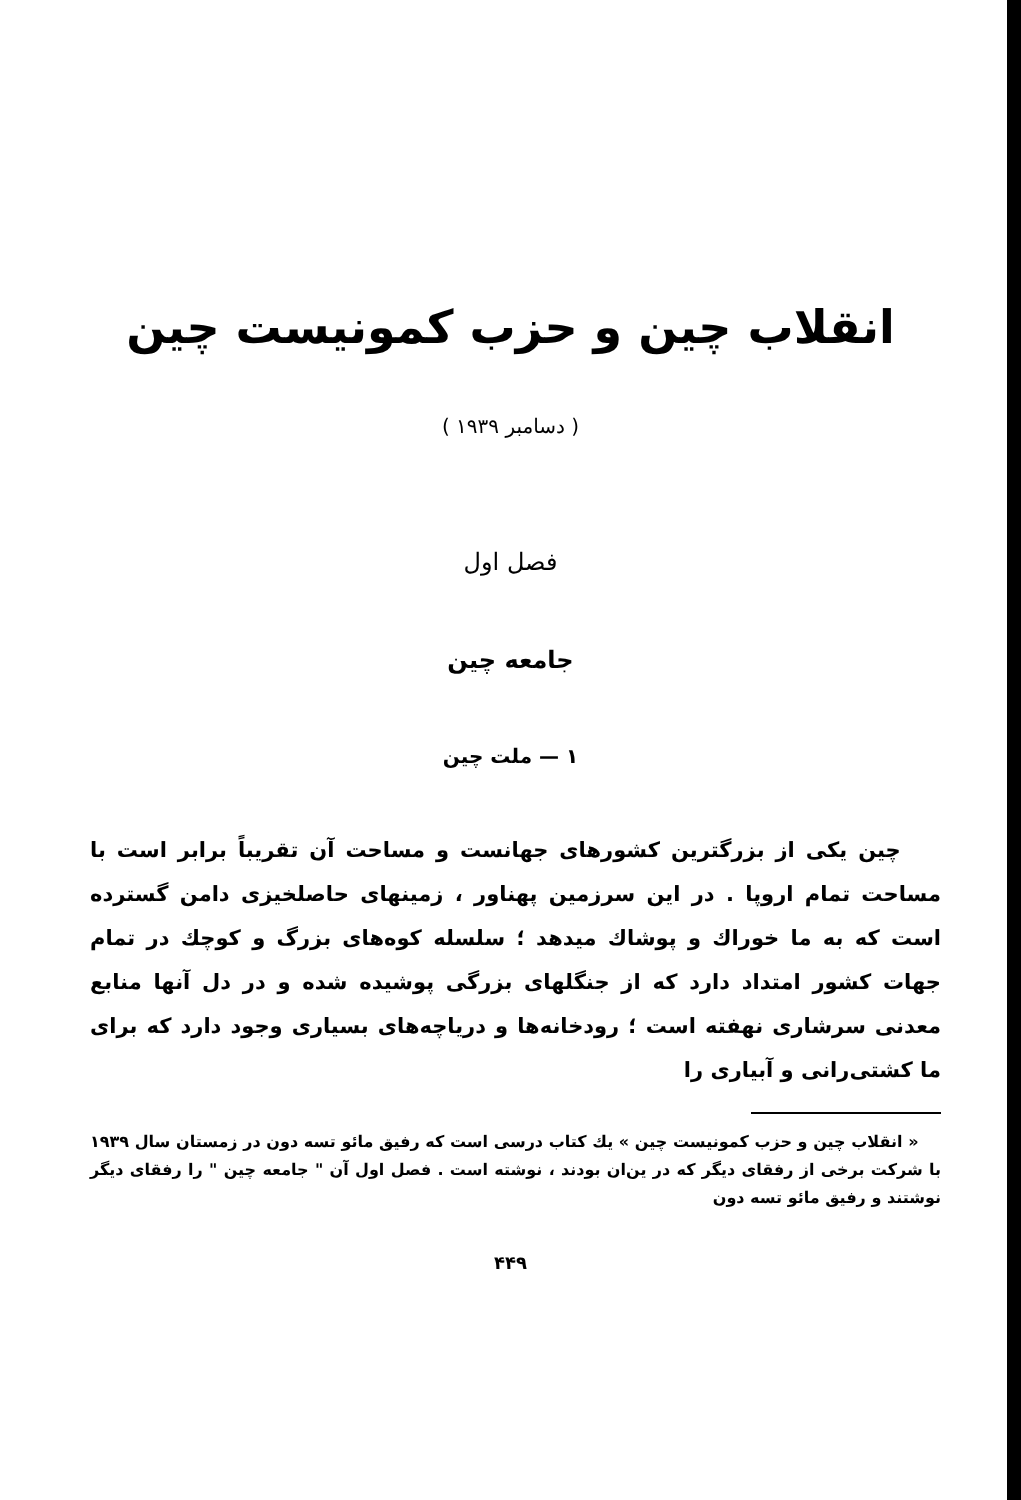انقلاب چین و حزب کمونیست چین
( دسامبر ۱۹۳۹ )
فصل اول
جامعه چین
۱ — ملت چین
چین یکی از بزرگترین کشورهای جهانست و مساحت آن تقریباً برابر است با مساحت تمام اروپا . در این سرزمین پهناور ، زمینهای حاصلخیزی دامن گسترده است که به ما خوراك و پوشاك میدهد ؛ سلسله کوه‌های بزرگ و کوچك در تمام جهات کشور امتداد دارد که از جنگلهای بزرگی پوشیده شده و در دل آنها منابع معدنی سرشاری نهفته است ؛ رودخانه‌ها و دریاچه‌های بسیاری وجود دارد که برای ما کشتی‌رانی و آبیاری را
« انقلاب چین و حزب کمونیست چین » یك کتاب درسی است که رفیق مائو تسه دون در زمستان سال ۱۹۳۹ با شرکت برخی از رفقای دیگر که در ین‌ان بودند ، نوشته است . فصل اول آن " جامعه چین " را رفقای دیگر نوشتند و رفیق مائو تسه دون
۴۴۹